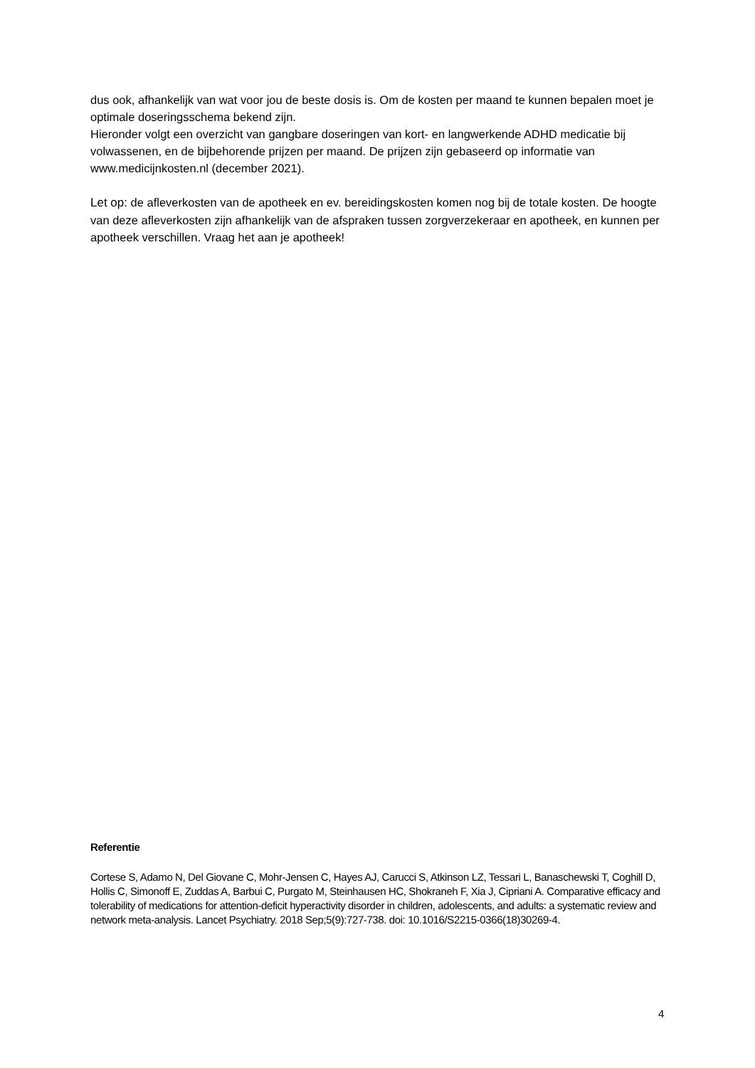dus ook, afhankelijk van wat voor jou de beste dosis is. Om de kosten per maand te kunnen bepalen moet je optimale doseringsschema bekend zijn.
Hieronder volgt een overzicht van gangbare doseringen van kort- en langwerkende ADHD medicatie bij volwassenen, en de bijbehorende prijzen per maand. De prijzen zijn gebaseerd op informatie van www.medicijnkosten.nl (december 2021).
Let op: de afleverkosten van de apotheek en ev. bereidingskosten komen nog bij de totale kosten. De hoogte van deze afleverkosten zijn afhankelijk van de afspraken tussen zorgverzekeraar en apotheek, en kunnen per apotheek verschillen. Vraag het aan je apotheek!
Referentie
Cortese S, Adamo N, Del Giovane C, Mohr-Jensen C, Hayes AJ, Carucci S, Atkinson LZ, Tessari L, Banaschewski T, Coghill D, Hollis C, Simonoff E, Zuddas A, Barbui C, Purgato M, Steinhausen HC, Shokraneh F, Xia J, Cipriani A. Comparative efficacy and tolerability of medications for attention-deficit hyperactivity disorder in children, adolescents, and adults: a systematic review and network meta-analysis. Lancet Psychiatry. 2018 Sep;5(9):727-738. doi: 10.1016/S2215-0366(18)30269-4.
4